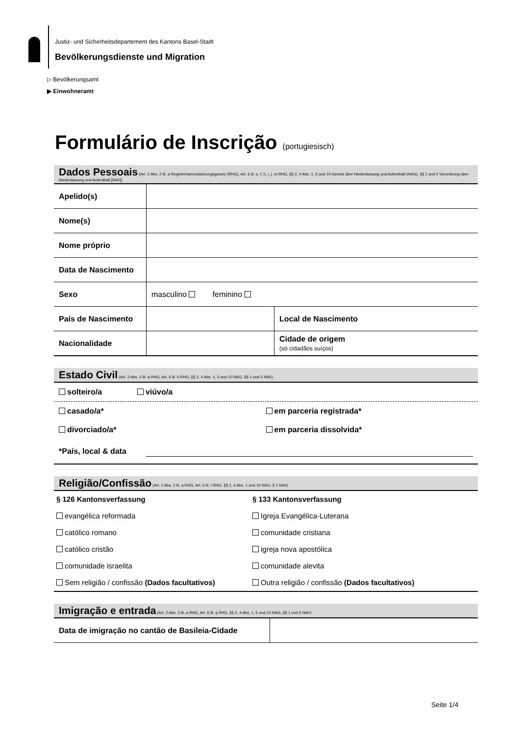Justiz- und Sicherheitsdepartement des Kantons Basel-Stadt
Bevölkerungsdienste und Migration
▷ Bevölkerungsamt
▶ Einwohneramt
Formulário de Inscrição (portugiesisch)
Dados Pessoais (Art. 2 Abs. 2 lit. a Registerharmonisierungsgesetz (RHG), Art. 6 lit. e, f, h, i, j, m RHG, §§ 2, 4 Abs. 1, 5 und 10 Gesetz über Niederlassung und Aufenthalt (NAG), §§ 1 und 5 Verordnung über Niederlassung und Aufenthalt [NAV])
| Apelido(s) | | |
| Nome(s) | | |
| Nome próprio | | |
| Data de Nascimento | | |
| Sexo | masculino feminino | |
| País de Nascimento | | Local de Nascimento |
| Nacionalidade | | Cidade de origem (só cidadãos suíços) |
Estado Civil (Art. 2 Abs. 2 lit. a RHG, Art. 6 lit. k RHG, §§ 2, 4 Abs. 1, 5 und 10 NAG, §§ 1 und 5 NAV)
solteiro/a viúvo/a
casado/a* em parceria registrada*
divorciado/a* em parceria dissolvida*
*País, local & data
Religião/Confissão (Art. 2 Abs. 2 lit. a RHG, Art. 6 lit. l RHG, §§ 2, 4 Abs. 1 und 10 NAG, § 1 NAV)
§ 126 Kantonsverfassung
evangélica reformada
católico romano
católico cristão
comunidade israelita
Sem religião / confissão (Dados facultativos)
§ 133 Kantonsverfassung
Igreja Evangélica-Luterana
comunidade cristiana
igreja nova apostólica
comunidade alevita
Outra religião / confissão (Dados facultativos)
Imigração e entrada (Art. 2 Abs. 2 lit. a RHG, Art. 6 lit. q RHG, §§ 2, 4 Abs. 1, 5 und 10 NAG, §§ 1 und 5 NAV)
| Data de imigração no cantão de Basileia-Cidade | |
Seite 1/4